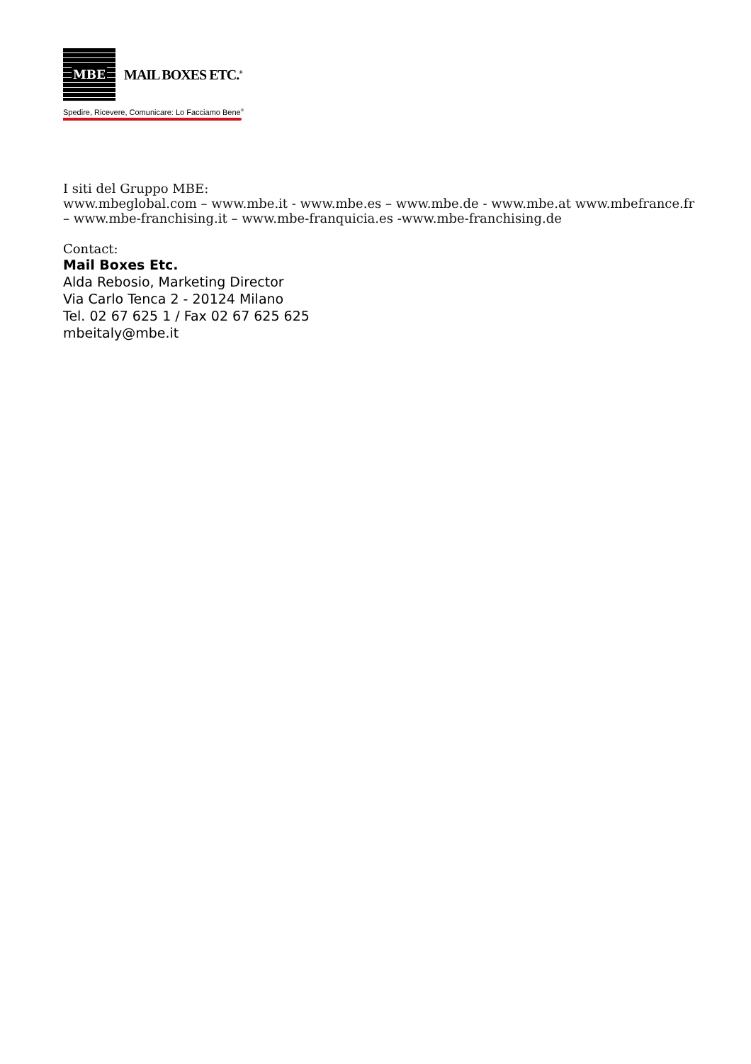MBE
MAIL BOXES ETC.<sup>®</sup>
Spedire, Ricevere, Comunicare: Lo Facciamo Bene<sup>®</sup>
I siti del Gruppo MBE:
www.mbeglobal.com – www.mbe.it - www.mbe.es – www.mbe.de - www.mbe.at www.mbefrance.fr
– www.mbe-franchising.it – www.mbe-franquicia.es -www.mbe-franchising.de
Contact:
Mail Boxes Etc.
Alda Rebosio, Marketing Director
Via Carlo Tenca 2 - 20124 Milano
Tel. 02 67 625 1 / Fax 02 67 625 625
mbeitaly@mbe.it